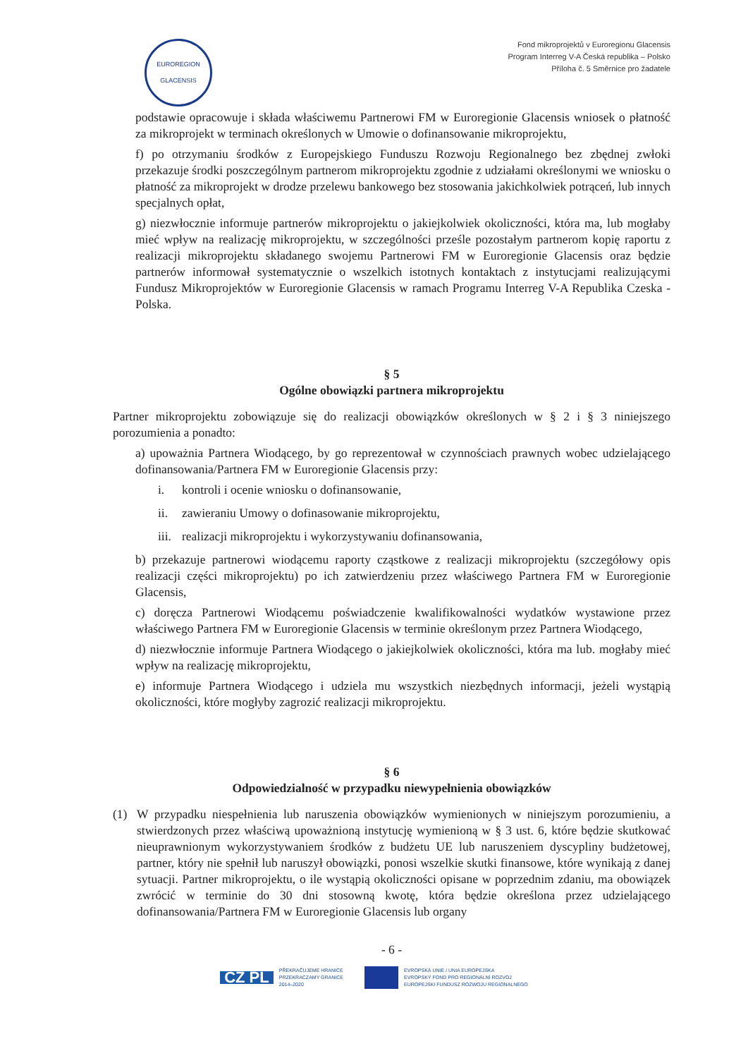EUROREGION
GLACENSIS
Fond mikroprojektů v Euroregionu Glacensis
Program Interreg V-A Česká republika – Polsko
Příloha č. 5 Směrnice pro žadatele
podstawie opracowuje i składa właściwemu Partnerowi FM w Euroregionie Glacensis wniosek o płatność za mikroprojekt w terminach określonych w Umowie o dofinansowanie mikroprojektu,
f) po otrzymaniu środków z Europejskiego Funduszu Rozwoju Regionalnego bez zbędnej zwłoki przekazuje środki poszczególnym partnerom mikroprojektu zgodnie z udziałami określonymi we wniosku o płatność za mikroprojekt w drodze przelewu bankowego bez stosowania jakichkolwiek potrąceń, lub innych specjalnych opłat,
g) niezwłocznie informuje partnerów mikroprojektu o jakiejkolwiek okoliczności, która ma, lub mogłaby mieć wpływ na realizację mikroprojektu, w szczególności prześle pozostałym partnerom kopię raportu z realizacji mikroprojektu składanego swojemu Partnerowi FM w Euroregionie Glacensis oraz będzie partnerów informował systematycznie o wszelkich istotnych kontaktach z instytucjami realizującymi Fundusz Mikroprojektów w Euroregionie Glacensis w ramach Programu Interreg V-A Republika Czeska - Polska.
§ 5
Ogólne obowiązki partnera mikroprojektu
Partner mikroprojektu zobowiązuje się do realizacji obowiązków określonych w § 2 i § 3 niniejszego porozumienia a ponadto:
a) upoważnia Partnera Wiodącego, by go reprezentował w czynnościach prawnych wobec udzielającego dofinansowania/Partnera FM w Euroregionie Glacensis przy:
i. kontroli i ocenie wniosku o dofinansowanie,
ii. zawieraniu Umowy o dofinasowanie mikroprojektu,
iii. realizacji mikroprojektu i wykorzystywaniu dofinansowania,
b) przekazuje partnerowi wiodącemu raporty cząstkowe z realizacji mikroprojektu (szczegółowy opis realizacji części mikroprojektu) po ich zatwierdzeniu przez właściwego Partnera FM w Euroregionie Glacensis,
c) doręcza Partnerowi Wiodącemu poświadczenie kwalifikowalności wydatków wystawione przez właściwego Partnera FM w Euroregionie Glacensis w terminie określonym przez Partnera Wiodącego,
d) niezwłocznie informuje Partnera Wiodącego o jakiejkolwiek okoliczności, która ma lub. mogłaby mieć wpływ na realizację mikroprojektu,
e) informuje Partnera Wiodącego i udziela mu wszystkich niezbędnych informacji, jeżeli wystąpią okoliczności, które mogłyby zagrozić realizacji mikroprojektu.
§ 6
Odpowiedzialność w przypadku niewypełnienia obowiązków
(1) W przypadku niespełnienia lub naruszenia obowiązków wymienionych w niniejszym porozumieniu, a stwierdzonych przez właściwą upoważnioną instytucję wymienioną w § 3 ust. 6, które będzie skutkować nieuprawnionym wykorzystywaniem środków z budżetu UE lub naruszeniem dyscypliny budżetowej, partner, który nie spełnił lub naruszył obowiązki, ponosi wszelkie skutki finansowe, które wynikają z danej sytuacji. Partner mikroprojektu, o ile wystąpią okoliczności opisane w poprzednim zdaniu, ma obowiązek zwrócić w terminie do 30 dni stosowną kwotę, która będzie określona przez udzielającego dofinansowania/Partnera FM w Euroregionie Glacensis lub organy
- 6 -
CZ PL PŘEKRAČUJEME HRANICE
PRZEKRACZAMY GRANICE
2014–2020
EVROPSKÁ UNIE / UNIA EUROPEJSKA
EVROPSKÝ FOND PRO REGIONÁLNÍ ROZVOJ
EUROPEJSKI FUNDUSZ ROZWOJU REGIONALNEGO